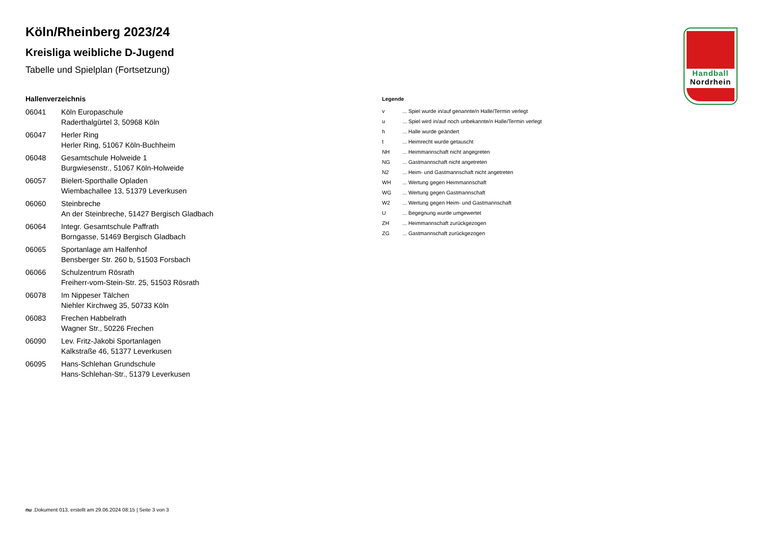Köln/Rheinberg 2023/24
Kreisliga weibliche D-Jugend
Tabelle und Spielplan (Fortsetzung)
Hallenverzeichnis
| 06041 | Köln Europaschule Raderthalgürtel 3, 50968 Köln |
| 06047 | Herler Ring Herler Ring, 51067 Köln-Buchheim |
| 06048 | Gesamtschule Holweide 1 Burgwiesenstr., 51067 Köln-Holweide |
| 06057 | Bielert-Sporthalle Opladen Wiembachallee 13, 51379 Leverkusen |
| 06060 | Steinbreche An der Steinbreche, 51427 Bergisch Gladbach |
| 06064 | Integr. Gesamtschule Paffrath Borngasse, 51469 Bergisch Gladbach |
| 06065 | Sportanlage am Halfenhof Bensberger Str. 260 b, 51503 Forsbach |
| 06066 | Schulzentrum Rösrath Freiherr-vom-Stein-Str. 25, 51503 Rösrath |
| 06078 | Im Nippeser Tälchen Niehler Kirchweg 35, 50733 Köln |
| 06083 | Frechen Habbelrath Wagner Str., 50226 Frechen |
| 06090 | Lev. Fritz-Jakobi Sportanlagen Kalkstraße 46, 51377 Leverkusen |
| 06095 | Hans-Schlehan Grundschule Hans-Schlehan-Str., 51379 Leverkusen |
Legende
| v | ... Spiel wurde in/auf genannte/n Halle/Termin verlegt |
| u | ... Spiel wird in/auf noch unbekannte/n Halle/Termin verlegt |
| h | ... Halle wurde geändert |
| t | ... Heimrecht wurde getauscht |
| NH | ... Heimmannschaft nicht angegreten |
| NG | ... Gastmannschaft nicht angetreten |
| N2 | ... Heim- und Gastmannschaft nicht angetreten |
| WH | ... Wertung gegen Heimmannschaft |
| WG | ... Wertung gegen Gastmannschaft |
| W2 | ... Wertung gegen Heim- und Gastmannschaft |
| U | ... Begegnung wurde umgewertet |
| ZH | ... Heimmannschaft zurückgezogen |
| ZG | ... Gastmannschaft zurückgezogen |
Handball
Nordrhein
nu .Dokument 013, erstellt am 29.06.2024 08:15 | Seite 3 von 3